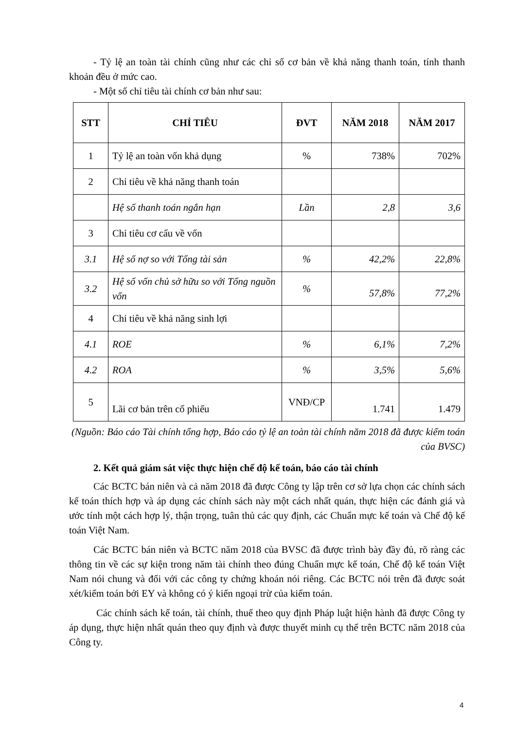- Tỷ lệ an toàn tài chính cũng như các chỉ số cơ bản về khả năng thanh toán, tính thanh khoản đều ở mức cao.
- Một số chỉ tiêu tài chính cơ bản như sau:
| STT | CHỈ TIÊU | ĐVT | NĂM 2018 | NĂM 2017 |
| --- | --- | --- | --- | --- |
| 1 | Tỷ lệ an toàn vốn khả dụng | % | 738% | 702% |
| 2 | Chỉ tiêu về khả năng thanh toán | | | |
| | Hệ số thanh toán ngắn hạn | Lần | 2,8 | 3,6 |
| 3 | Chỉ tiêu cơ cấu về vốn | | | |
| 3.1 | Hệ số nợ so với Tổng tài sản | % | 42,2% | 22,8% |
| 3.2 | Hệ số vốn chủ sở hữu so với Tổng nguồn vốn | % | 57,8% | 77,2% |
| 4 | Chỉ tiêu về khả năng sinh lợi | | | |
| 4.1 | ROE | % | 6,1% | 7,2% |
| 4.2 | ROA | % | 3,5% | 5,6% |
| 5 | Lãi cơ bản trên cổ phiếu | VNĐ/CP | 1.741 | 1.479 |
(Nguồn: Báo cáo Tài chính tổng hợp, Báo cáo tỷ lệ an toàn tài chính năm 2018 đã được kiểm toán của BVSC)
2. Kết quả giám sát việc thực hiện chế độ kế toán, báo cáo tài chính
Các BCTC bán niên và cả năm 2018 đã được Công ty lập trên cơ sở lựa chọn các chính sách kế toán thích hợp và áp dụng các chính sách này một cách nhất quán, thực hiện các đánh giá và ước tính một cách hợp lý, thận trọng, tuân thủ các quy định, các Chuẩn mực kế toán và Chế độ kế toán Việt Nam.
Các BCTC bán niên và BCTC năm 2018 của BVSC đã được trình bày đầy đủ, rõ ràng các thông tin về các sự kiện trong năm tài chính theo đúng Chuẩn mực kế toán, Chế độ kế toán Việt Nam nói chung và đối với các công ty chứng khoán nói riêng. Các BCTC nói trên đã được soát xét/kiểm toán bởi EY và không có ý kiến ngoại trừ của kiểm toán.
Các chính sách kế toán, tài chính, thuế theo quy định Pháp luật hiện hành đã được Công ty áp dụng, thực hiện nhất quán theo quy định và được thuyết minh cụ thể trên BCTC năm 2018 của Công ty.
4